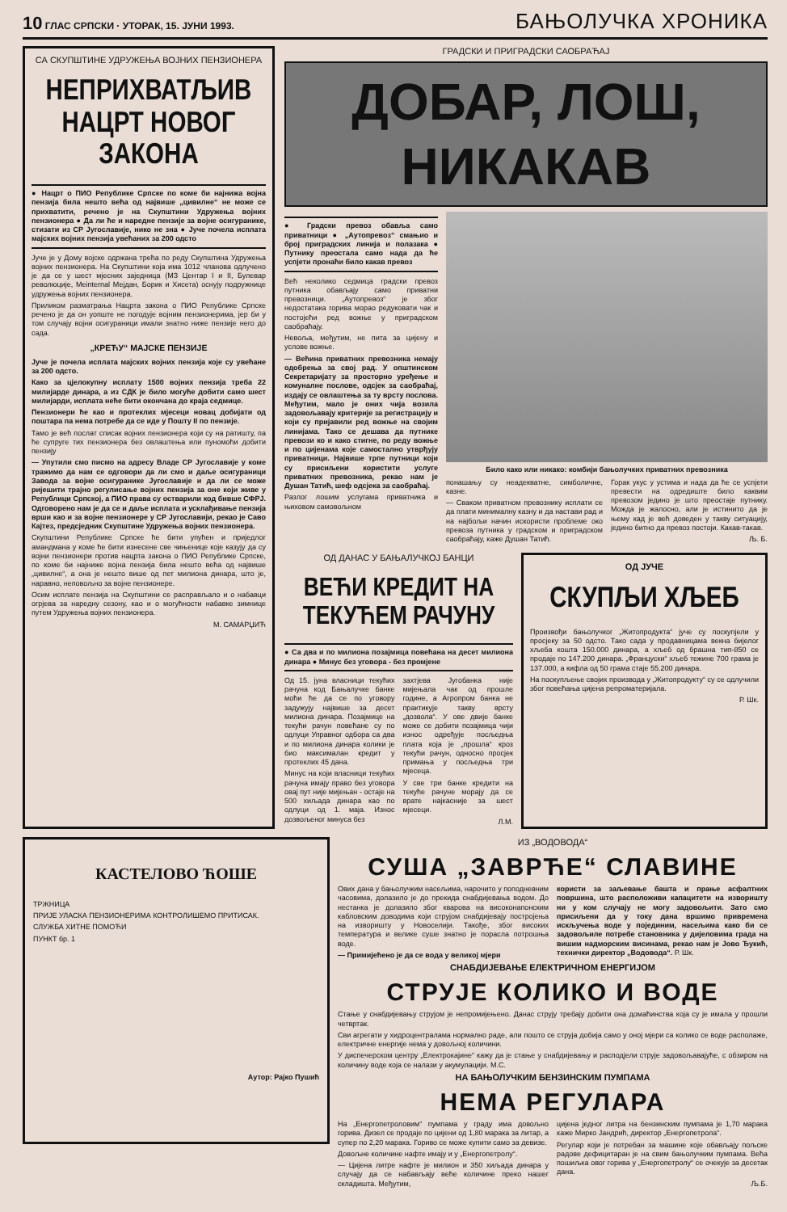10 ГЛАС СРПСКИ · УТОРАК, 15. ЈУНИ 1993.
БАЊОЛУЧКА ХРОНИКА
СА СКУПШТИНЕ УДРУЖЕЊА ВОЈНИХ ПЕНЗИОНЕРА
НЕПРИХВАТЉИВ НАЦРТ НОВОГ ЗАКОНА
● Нацрт о ПИО Републике Српске по коме би најнижа војна пензија била нешто већа од највише „цивилне“ не може се прихватити, речено је на Скупштини Удружења војних пензионера ● Да ли ће и наредне пензије за војне осигуранике, стизати из СР Југославије, нико не зна ● Јуче почела исплата мајских војних пензија увећаних за 200 одсто
Јуче је у Дому војске одржана трећа по реду Скупштина Удружења војних пензионера. На Скупштини која има 1012 чланова одлучено је да се у шест мјесних заједница (МЗ Центар I и II, Булевар революције, Меinternal Мејдан, Борик и Хисета) оснују подружнице удружења војних пензионера.
Приликом разматрања Нацрта закона о ПИО Републике Српске речено је да он уопште не погодује војним пензионерима, јер би у том случају војни осигураници имали знатно ниже пензије него до сада.
„КРЕЋУ“ МАЈСКЕ ПЕНЗИЈЕ
Јуче је почела исплата мајских војних пензија које су увећане за 200 одсто.
Како за цјелокупну исплату 1500 војних пензија треба 22 милијарде динара, а из СДК је било могуће добити само шест милијарди, исплата неће бити окончана до краја седмице.
Пензионери ће као и протеклих мјесеци новац добијати од поштара па нема потребе да се иде у Пошту II по пензије.
Тамо је већ послат списак војних пензионера који су на ратишту, па ће супруге тих пензионера без овлаштења или пуномоћи добити пензију
— Упутили смо писмо на адресу Владе СР Југославије у коме тражимо да нам се одговори да ли смо и даље осигураници Завода за војне осигуранике Југославије и да ли се може ријешити трајно регулисање војних пензија за оне који живе у Републици Српској, а ПИО права су остварили код бивше СФРЈ. Одговорено нам је да се и даље исплата и усклађивање пензија врши као и за војне пензионере у СР Југославији, рекао је Саво Кајтез, предсједник Скупштине Удружења војних пензионера.
Скупштини Републике Српске ће бити упућен и приједлог амандмана у коме ће бити изнесене све чињенице које казују да су војни пензионери против нацрта закона о ПИО Републике Српске, по коме би најниже војна пензија била нешто већа од највише „цивилне“, а она је нешто више од пет милиона динара, што је, наравно, неповољно за војне пензионере.
Осим исплате пензија на Скупштини се расправљало и о набавци огрјева за наредну сезону, као и о могућности набавке зимнице путем Удружења војних пензионера.
М. САМАРЏИЋ
ГРАДСКИ И ПРИГРАДСКИ САОБРАЋАЈ
ДОБАР, ЛОШ, НИКАКАВ
● Градски превоз обавља само приватници ● „Аутопревоз“ смањио и број приградских линија и полазака ● Путнику преостала само нада да ће успјети пронаћи било какав превоз
Већ неколико седмица градски превоз путника обављају само приватни превозници. „Аутопревоз“ је због недостатака горива морао редуковати чак и постојећи ред вожње у приградском саобраћају.
Невоља, међутим, не пита за цијену и услове вожње.
— Већина приватних превозника немају одобрења за свој рад. У општинском Секретаријату за просторно уређење и комуналне послове, одсјек за саобраћај, издају се овлаштења за ту врсту послова. Међутим, мало је оних чија возила задовољавају критерије за регистрацију и који су пријавили ред вожње на својим линијама. Тако се дешава да путнике превози ко и како стигне, по реду вожње и по цијенама које самостално утврђују приватници. Највише трпе путници који су присиљени користити услуге приватних превозника, рекао нам је Душан Татић, шеф одсјека за саобраћај.
Разлог лошим услугама приватника и њиховом самовољном
Било како или никако: комбији бањолучких приватних превозника
понашању су неадекватне, симболичне, казне.
— Сваком приватном превознику исплати се да плати минималну казну и да настави рад и на најбољи начин искористи проблеме око превоза путника у градском и приградском саобраћају, каже Душан Татић.
Горак укус у устима и нада да ће се успјети превести на одредиште било каквим превозом једино је што преостаје путнику. Можда је жалосно, али је истинито да је њему кад је већ доведен у такву ситуацију, једино битно да превоз постоји. Какав-такав.
Љ. Б.
ОД ДАНАС У БАЊАЛУЧКОЈ БАНЦИ
ВЕЋИ КРЕДИТ НА ТЕКУЋЕМ РАЧУНУ
● Са два и по милиона позајмица повећана на десет милиона динара ● Минус без уговора - без промјене
Од 15. јуна власници текућих рачуна код Бањалучке банке моћи ће да се по уговору задужују највише за десет милиона динара. Позајмице на текући рачун повећане су по одлуци Управног одбора са два и по милиона динара колики је био максималан кредит у протеклих 45 дана.
Минус на који власници текућих рачуна имају право без уговора овај пут није мијењан - остаје на 500 хиљада динара као по одлуци од 1. маја. Износ дозвољеног минуса без
захтјева Југобанка није мијењала чак од прошле године, а Агропром банка не практикује такву врсту „дозвола“. У ове двије банке може се добити позајмица чији износ одређује посљедња плата која је „прошла“ кроз текући рачун, односно просјек примања у посљедња три мјесеца.
У све три банке кредити на текуће рачуне морају да се врате најкасније за шест мјесеци.
Л.М.
ОД ЈУЧЕ
СКУПЉИ ХЉЕБ
Произвођи бањолучког „Житопродукта“ јуче су поскупјели у просјеку за 50 одсто. Тако сада у продавницама векна бијелог хљеба кошта 150.000 динара, а хљеб од брашна тип-850 се продаје по 147.200 динара. „Француски“ хљеб тежине 700 грама је 137.000, а кифла од 50 грама стаје 55.200 динара.
На поскупљење својих производа у „Житопродукту“ су се одлучили због повећања цијена репроматеријала.
Р. Шк.
КАСТЕЛОВО ЋОШЕ
ТРЖНИЦА
ПРИЈЕ УЛАСКА ПЕНЗИОНЕРИМА КОНТРОЛИШЕМО ПРИТИСАК.
СЛУЖБА ХИТНЕ ПОМОЋИ
ПУНКТ бр. 1
Аутор: Рајко Пушић
ИЗ „ВОДОВОДА“
СУША „ЗАВРЋЕ“ СЛАВИНЕ
Ових дана у бањолучким насељима, нарочито у поподневним часовима, долазило је до прекида снабдијевања водом. До нестанка је долазило због кварова на високонапонским кабловским доводима који струјом снабдијевају постројења на изворишту у Новоселији. Такође, због високих температура и велике суше знатно је порасла потрошња воде.
— Примијећено је да се вода у великој мјери
користи за заљевање башта и прање асфалтних површина, што расположиви капацитети на изворишту ни у ком случају не могу задовољити. Зато смо присиљени да у току дана вршимо привремена искључења воде у појединим, насељима како би се задовољиле потребе становника у дијеловима града на вишим надморским висинама, рекао нам је Јово Ђукић, технички директор „Водовода“. Р. Шк.
СНАБДИЈЕВАЊЕ ЕЛЕКТРИЧНОМ ЕНЕРГИЈОМ
СТРУЈЕ КОЛИКО И ВОДЕ
Стање у снабдијевању струјом је непромијењено. Данас струју требају добити она домаћинства која су је имала у прошли четвртак.
Сви агрегати у хидроцентралама нормално раде, али пошто се струја добија само у оној мјери са колико се воде располаже, електричне енергије нема у довољној количини.
У диспечерском центру „Електрокајине“ кажу да је стање у снабдијевању и расподјели струје задовољавајуће, с обзиром на количину воде која се налази у акумулацији. М.С.
НА БАЊОЛУЧКИМ БЕНЗИНСКИМ ПУМПАМА
НЕМА РЕГУЛАРА
На „Енергопетроловим“ пумпама у граду има довољно горива. Дизел се продаје по цијени од 1,80 марака за литар, а супер по 2,20 марака. Гориво се може купити само за девизе.
Довољне количине нафте имају и у „Енергопетролу“.
— Цијена литре нафте је милион и 350 хиљада динара у случају да се набављају веће количине преко нашег складишта. Међутим,
цијена једног литра на бензинским пумпама је 1,70 марака каже Мирко Јандрић, директор „Енергопетрола“.
Регулар који је потребан за машине које обављају пољске радове дефицитаран је на свим бањолучким пумпама. Већа пошиљка овог горива у „Енергопетролу“ се очекује за десетак дана.
Љ.Б.